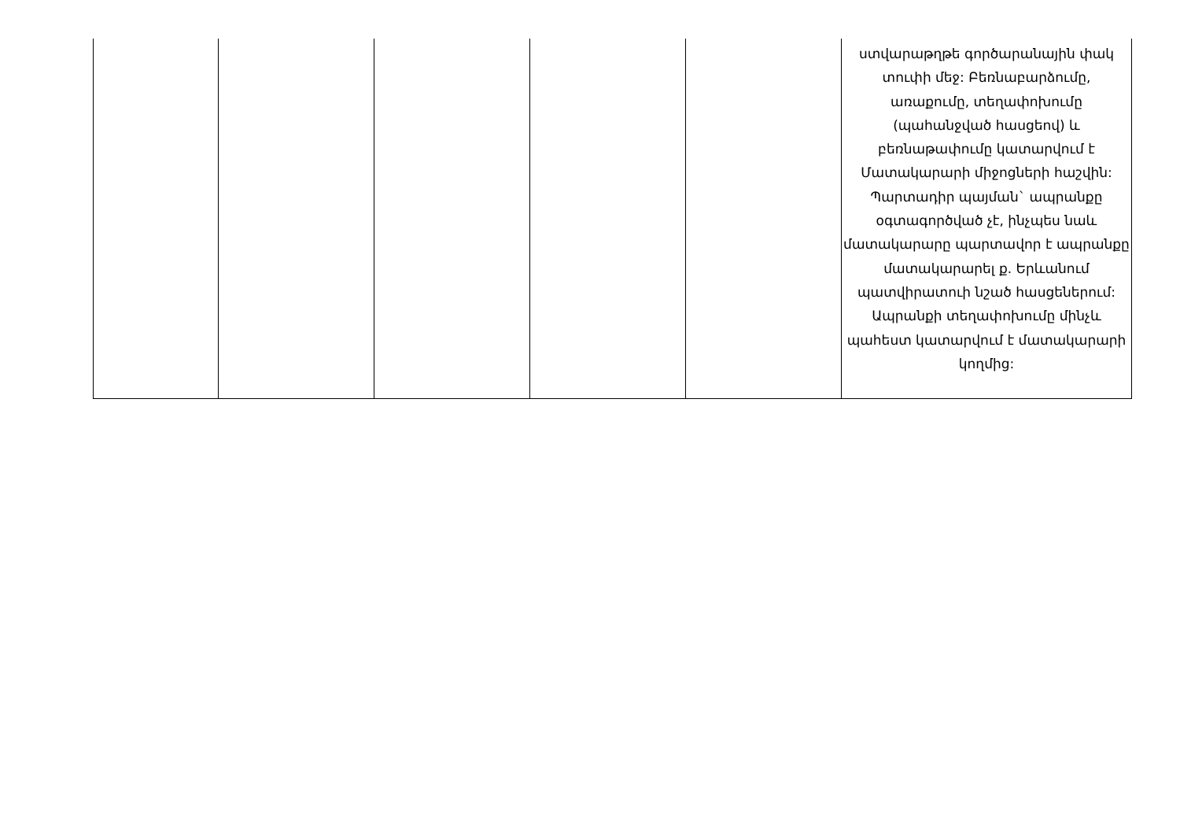| | | | | | ստվարաթղթե գործարանային փակ տուփի մեջ: Բեռնաբարձումը, առաքումը, տեղափոխումը (պահանջված հասցեով) և բեռնաթափումը կատարվում է Մատակարարի միջոցների հաշվին: Պարտադիր պայման` ապրանքը օգտագործված չէ, ինչպես նաև մատակարարը պարտավոր է ապրանքը մատակարարել ք. Երևանում պատվիրատուի նշած հասցեներում: Ապրանքի տեղափոխումը մինչև պահեստ կատարվում է մատակարարի կողմից: |